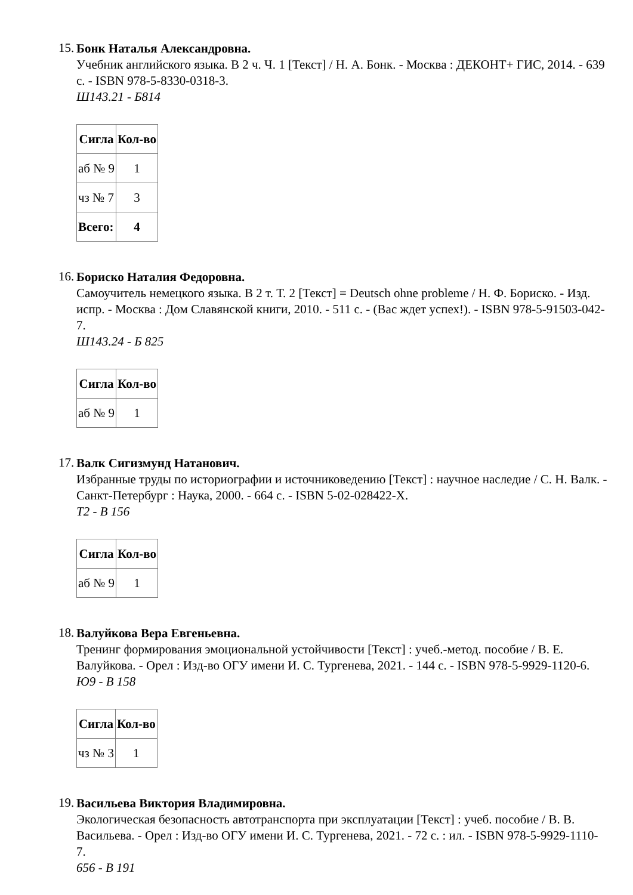15.
Бонк Наталья Александровна.
Учебник английского языка. В 2 ч. Ч. 1 [Текст] / Н. А. Бонк. - Москва : ДЕКОНТ+ ГИС, 2014. - 639 с. - ISBN 978-5-8330-0318-3.
Ш143.21 - Б814
| Сигла | Кол-во |
| --- | --- |
| аб № 9 | 1 |
| чз № 7 | 3 |
| Всего: | 4 |
16.
Бориско Наталия Федоровна.
Самоучитель немецкого языка. В 2 т. Т. 2 [Текст] = Deutsch ohne probleme / Н. Ф. Бориско. - Изд. испр. - Москва : Дом Славянской книги, 2010. - 511 с. - (Вас ждет успех!). - ISBN 978-5-91503-042-7.
Ш143.24 - Б 825
| Сигла | Кол-во |
| --- | --- |
| аб № 9 | 1 |
17.
Валк Сигизмунд Натанович.
Избранные труды по историографии и источниковедению [Текст] : научное наследие / С. Н. Валк. - Санкт-Петербург : Наука, 2000. - 664 с. - ISBN 5-02-028422-X.
Т2 - В 156
| Сигла | Кол-во |
| --- | --- |
| аб № 9 | 1 |
18.
Валуйкова Вера Евгеньевна.
Тренинг формирования эмоциональной устойчивости [Текст] : учеб.-метод. пособие / В. Е. Валуйкова. - Орел : Изд-во ОГУ имени И. С. Тургенева, 2021. - 144 с. - ISBN 978-5-9929-1120-6.
Ю9 - В 158
| Сигла | Кол-во |
| --- | --- |
| чз № 3 | 1 |
19.
Васильева Виктория Владимировна.
Экологическая безопасность автотранспорта при эксплуатации [Текст] : учеб. пособие / В. В. Васильева. - Орел : Изд-во ОГУ имени И. С. Тургенева, 2021. - 72 с. : ил. - ISBN 978-5-9929-1110-7.
656 - В 191